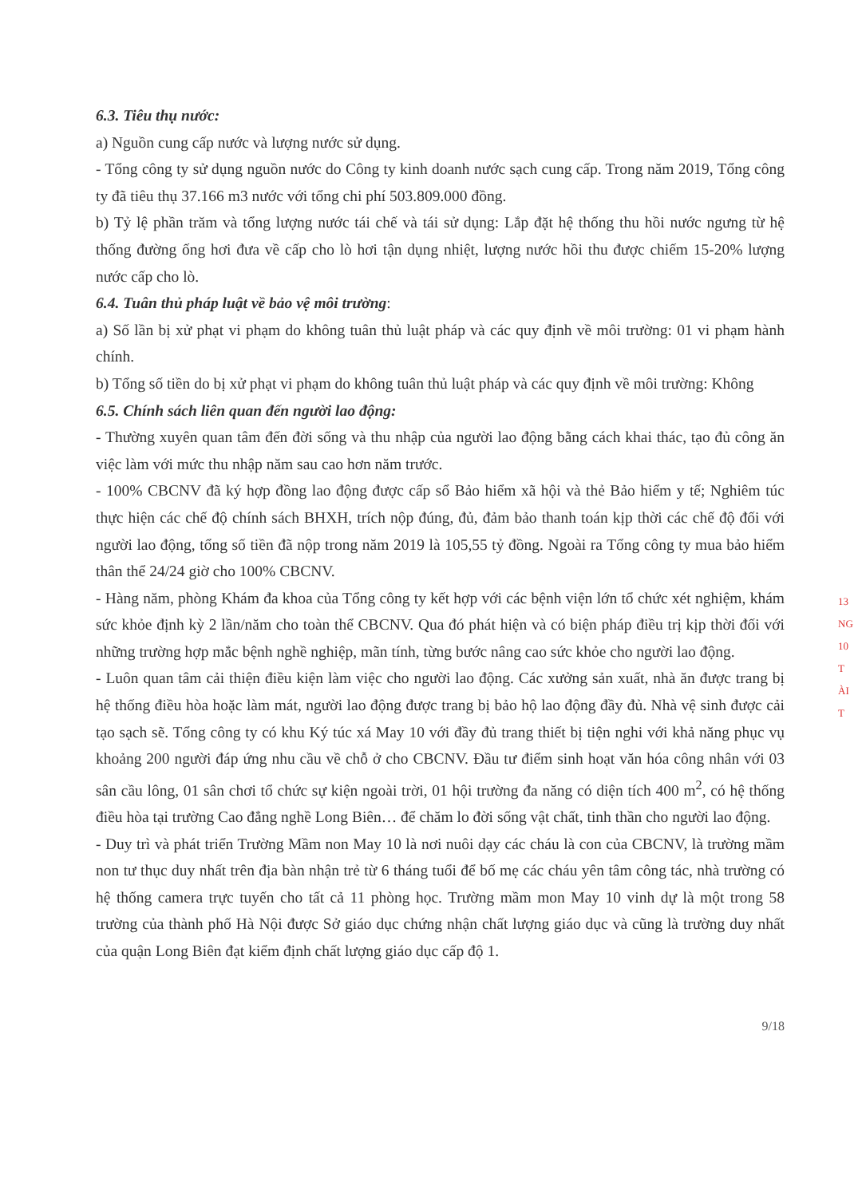6.3. Tiêu thụ nước:
a) Nguồn cung cấp nước và lượng nước sử dụng.
- Tổng công ty sử dụng nguồn nước do Công ty kinh doanh nước sạch cung cấp. Trong năm 2019, Tổng công ty đã tiêu thụ 37.166 m3 nước với tổng chi phí 503.809.000 đồng.
b) Tỷ lệ phần trăm và tổng lượng nước tái chế và tái sử dụng: Lắp đặt hệ thống thu hồi nước ngưng từ hệ thống đường ống hơi đưa về cấp cho lò hơi tận dụng nhiệt, lượng nước hồi thu được chiếm 15-20% lượng nước cấp cho lò.
6.4. Tuân thủ pháp luật về bảo vệ môi trường:
a) Số lần bị xử phạt vi phạm do không tuân thủ luật pháp và các quy định về môi trường: 01 vi phạm hành chính.
b) Tổng số tiền do bị xử phạt vi phạm do không tuân thủ luật pháp và các quy định về môi trường: Không
6.5. Chính sách liên quan đến người lao động:
- Thường xuyên quan tâm đến đời sống và thu nhập của người lao động bằng cách khai thác, tạo đủ công ăn việc làm với mức thu nhập năm sau cao hơn năm trước.
- 100% CBCNV đã ký hợp đồng lao động được cấp sổ Bảo hiểm xã hội và thẻ Bảo hiểm y tế; Nghiêm túc thực hiện các chế độ chính sách BHXH, trích nộp đúng, đủ, đảm bảo thanh toán kịp thời các chế độ đối với người lao động, tổng số tiền đã nộp trong năm 2019 là 105,55 tỷ đồng. Ngoài ra Tổng công ty mua bảo hiểm thân thể 24/24 giờ cho 100% CBCNV.
- Hàng năm, phòng Khám đa khoa của Tổng công ty kết hợp với các bệnh viện lớn tổ chức xét nghiệm, khám sức khỏe định kỳ 2 lần/năm cho toàn thể CBCNV. Qua đó phát hiện và có biện pháp điều trị kịp thời đối với những trường hợp mắc bệnh nghề nghiệp, mãn tính, từng bước nâng cao sức khỏe cho người lao động.
- Luôn quan tâm cải thiện điều kiện làm việc cho người lao động. Các xưởng sản xuất, nhà ăn được trang bị hệ thống điều hòa hoặc làm mát, người lao động được trang bị bảo hộ lao động đầy đủ. Nhà vệ sinh được cải tạo sạch sẽ. Tổng công ty có khu Ký túc xá May 10 với đầy đủ trang thiết bị tiện nghi với khả năng phục vụ khoảng 200 người đáp ứng nhu cầu về chỗ ở cho CBCNV. Đầu tư điểm sinh hoạt văn hóa công nhân với 03 sân cầu lông, 01 sân chơi tổ chức sự kiện ngoài trời, 01 hội trường đa năng có diện tích 400 m<sup>2</sup>, có hệ thống điều hòa tại trường Cao đẳng nghề Long Biên… để chăm lo đời sống vật chất, tinh thần cho người lao động.
- Duy trì và phát triển Trường Mầm non May 10 là nơi nuôi dạy các cháu là con của CBCNV, là trường mầm non tư thục duy nhất trên địa bàn nhận trẻ từ 6 tháng tuổi để bố mẹ các cháu yên tâm công tác, nhà trường có hệ thống camera trực tuyến cho tất cả 11 phòng học. Trường mầm mon May 10 vinh dự là một trong 58 trường của thành phố Hà Nội được Sở giáo dục chứng nhận chất lượng giáo dục và cũng là trường duy nhất của quận Long Biên đạt kiểm định chất lượng giáo dục cấp độ 1.
9/18
13
NG
10
T
ÀI
T